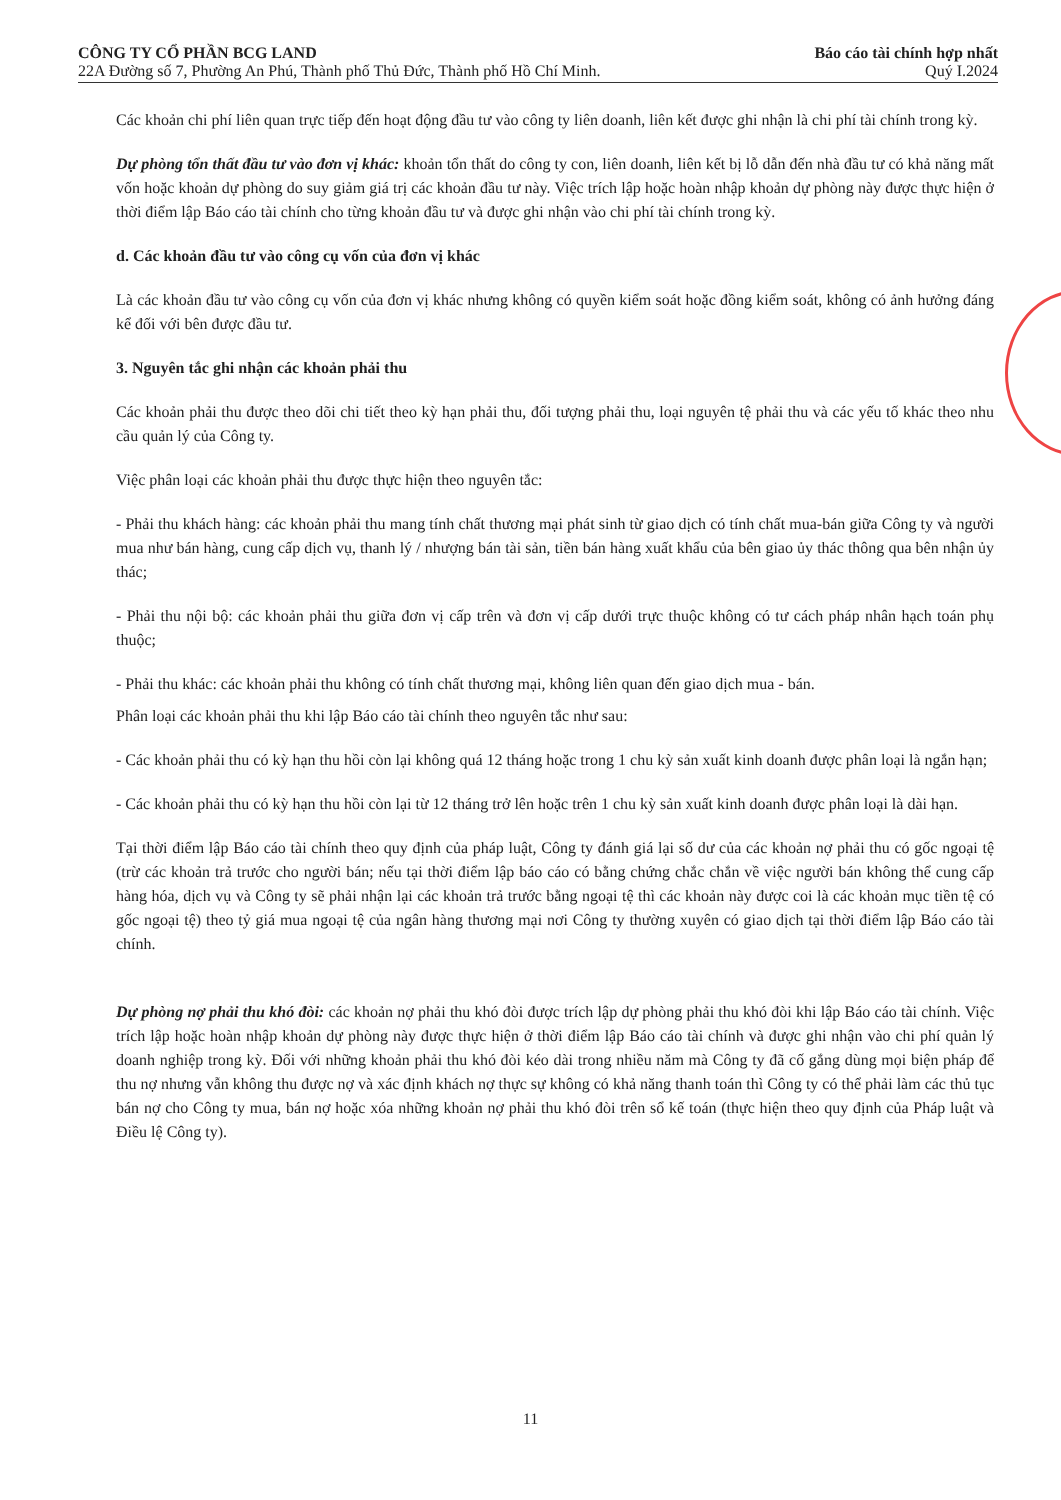CÔNG TY CỔ PHẦN BCG LAND Báo cáo tài chính hợp nhất
22A Đường số 7, Phường An Phú, Thành phố Thủ Đức, Thành phố Hồ Chí Minh. Quý I.2024
Các khoản chi phí liên quan trực tiếp đến hoạt động đầu tư vào công ty liên doanh, liên kết được ghi nhận là chi phí tài chính trong kỳ.
Dự phòng tổn thất đầu tư vào đơn vị khác: khoản tổn thất do công ty con, liên doanh, liên kết bị lỗ dẫn đến nhà đầu tư có khả năng mất vốn hoặc khoản dự phòng do suy giảm giá trị các khoản đầu tư này. Việc trích lập hoặc hoàn nhập khoản dự phòng này được thực hiện ở thời điểm lập Báo cáo tài chính cho từng khoản đầu tư và được ghi nhận vào chi phí tài chính trong kỳ.
d. Các khoản đầu tư vào công cụ vốn của đơn vị khác
Là các khoản đầu tư vào công cụ vốn của đơn vị khác nhưng không có quyền kiểm soát hoặc đồng kiểm soát, không có ảnh hưởng đáng kể đối với bên được đầu tư.
3. Nguyên tắc ghi nhận các khoản phải thu
Các khoản phải thu được theo dõi chi tiết theo kỳ hạn phải thu, đối tượng phải thu, loại nguyên tệ phải thu và các yếu tố khác theo nhu cầu quản lý của Công ty.
Việc phân loại các khoản phải thu được thực hiện theo nguyên tắc:
- Phải thu khách hàng: các khoản phải thu mang tính chất thương mại phát sinh từ giao dịch có tính chất mua-bán giữa Công ty và người mua như bán hàng, cung cấp dịch vụ, thanh lý / nhượng bán tài sản, tiền bán hàng xuất khẩu của bên giao ủy thác thông qua bên nhận ủy thác;
- Phải thu nội bộ: các khoản phải thu giữa đơn vị cấp trên và đơn vị cấp dưới trực thuộc không có tư cách pháp nhân hạch toán phụ thuộc;
- Phải thu khác: các khoản phải thu không có tính chất thương mại, không liên quan đến giao dịch mua - bán.
Phân loại các khoản phải thu khi lập Báo cáo tài chính theo nguyên tắc như sau:
- Các khoản phải thu có kỳ hạn thu hồi còn lại không quá 12 tháng hoặc trong 1 chu kỳ sản xuất kinh doanh được phân loại là ngắn hạn;
- Các khoản phải thu có kỳ hạn thu hồi còn lại từ 12 tháng trở lên hoặc trên 1 chu kỳ sản xuất kinh doanh được phân loại là dài hạn.
Tại thời điểm lập Báo cáo tài chính theo quy định của pháp luật, Công ty đánh giá lại số dư của các khoản nợ phải thu có gốc ngoại tệ (trừ các khoản trả trước cho người bán; nếu tại thời điểm lập báo cáo có bằng chứng chắc chắn về việc người bán không thể cung cấp hàng hóa, dịch vụ và Công ty sẽ phải nhận lại các khoản trả trước bằng ngoại tệ thì các khoản này được coi là các khoản mục tiền tệ có gốc ngoại tệ) theo tỷ giá mua ngoại tệ của ngân hàng thương mại nơi Công ty thường xuyên có giao dịch tại thời điểm lập Báo cáo tài chính.
Dự phòng nợ phải thu khó đòi: các khoản nợ phải thu khó đòi được trích lập dự phòng phải thu khó đòi khi lập Báo cáo tài chính. Việc trích lập hoặc hoàn nhập khoản dự phòng này được thực hiện ở thời điểm lập Báo cáo tài chính và được ghi nhận vào chi phí quản lý doanh nghiệp trong kỳ. Đối với những khoản phải thu khó đòi kéo dài trong nhiều năm mà Công ty đã cố gắng dùng mọi biện pháp để thu nợ nhưng vẫn không thu được nợ và xác định khách nợ thực sự không có khả năng thanh toán thì Công ty có thể phải làm các thủ tục bán nợ cho Công ty mua, bán nợ hoặc xóa những khoản nợ phải thu khó đòi trên sổ kế toán (thực hiện theo quy định của Pháp luật và Điều lệ Công ty).
11